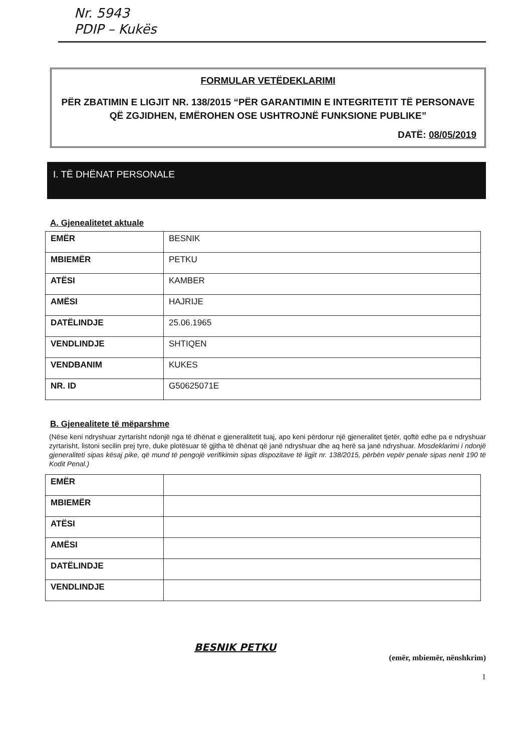Nr. 5943
PDIP – Kukës
FORMULAR VETËDEKLARIMI
PËR ZBATIMIN E LIGJIT NR. 138/2015 “PËR GARANTIMIN E INTEGRITETIT TË PERSONAVE QË ZGJIDHEN, EMËROHEN OSE USHTROJNË FUNKSIONE PUBLIKE”
DATË: 08/05/2019
I. TË DHËNAT PERSONALE
A. Gjenealitetet aktuale
| EMËR | BESNIK |
| MBIEMËR | PETKU |
| ATËSI | KAMBER |
| AMËSI | HAJRIJE |
| DATËLINDJE | 25.06.1965 |
| VENDLINDJE | SHTIQEN |
| VENDBANIM | KUKES |
| NR. ID | G50625071E |
B. Gjenealitete të mëparshme
(Nëse keni ndryshuar zyrtarisht ndonjë nga të dhënat e gjeneralitetit tuaj, apo keni përdorur një gjeneralitet tjetër, qoftë edhe pa e ndryshuar zyrtarisht, listoni secilin prej tyre, duke plotësuar të gjitha të dhënat që janë ndryshuar dhe aq herë sa janë ndryshuar. Mosdeklarimi i ndonjë gjeneraliteti sipas kësaj pike, që mund të pengojë verifikimin sipas dispozitave të ligjit nr. 138/2015, përbën vepër penale sipas nenit 190 të Kodit Penal.)
| EMËR | |
| MBIEMËR | |
| ATËSI | |
| AMËSI | |
| DATËLINDJE | |
| VENDLINDJE | |
BESNIK PETKU
(emër, mbiemër, nënshkrim)
1